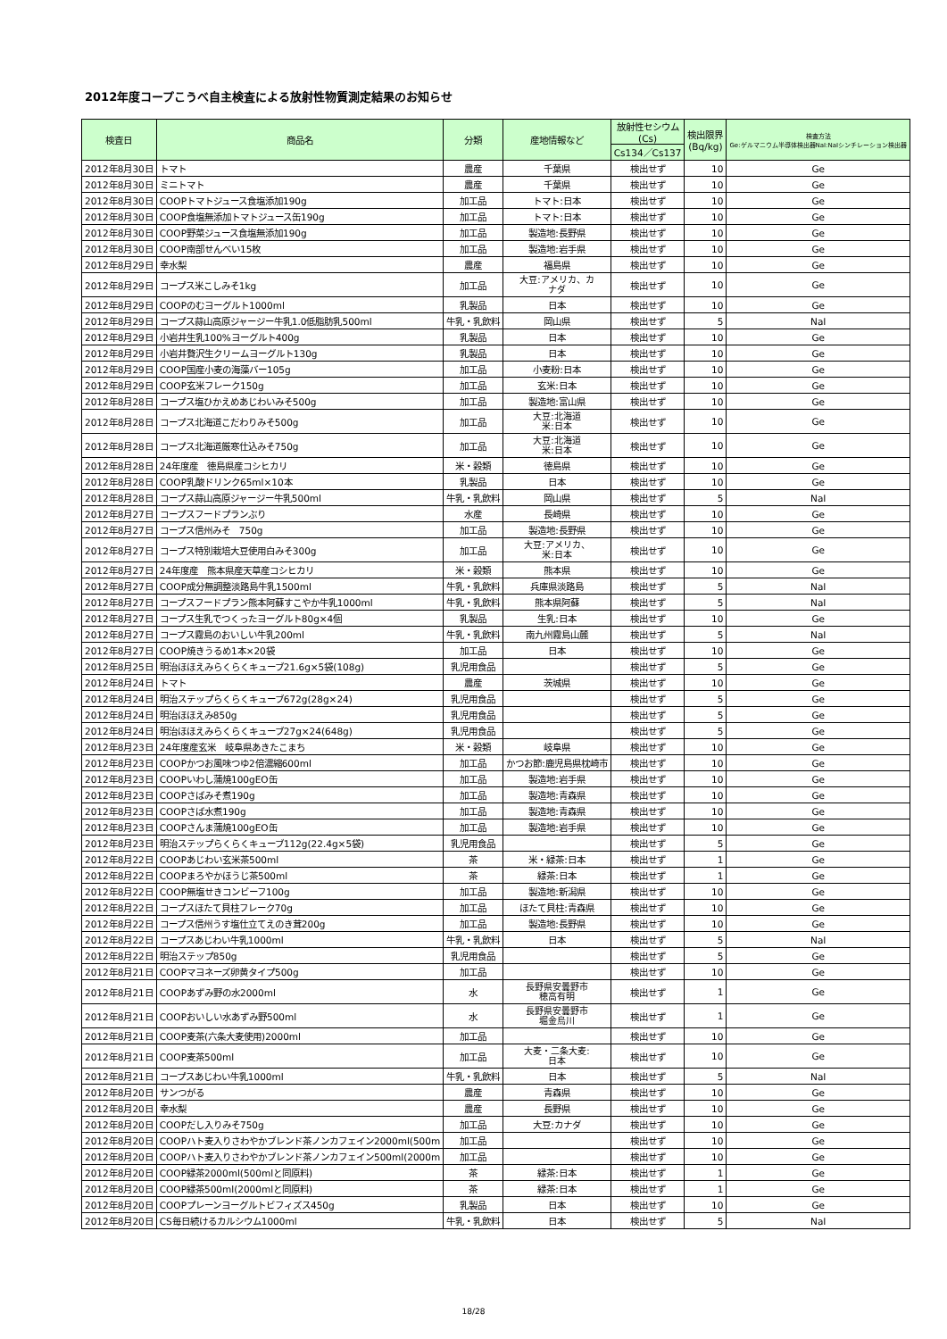2012年度コープこうべ自主検査による放射性物質測定結果のお知らせ
| 検査日 | 商品名 | 分類 | 産地情報など | 放射性セシウム (Cs) | 検出限界 (Bq/kg) | 検査方法 Ge:ゲルマニウム半導体検出器NaI:NaIシンチレーション検出器 |
| --- | --- | --- | --- | --- | --- | --- |
| | | | | Cs134／Cs137 | | |
| 2012年8月30日 | トマト | 農産 | 千葉県 | 検出せず | 10 | Ge |
| 2012年8月30日 | ミニトマト | 農産 | 千葉県 | 検出せず | 10 | Ge |
| 2012年8月30日 | COOPトマトジュース食塩添加190g | 加工品 | トマト:日本 | 検出せず | 10 | Ge |
| 2012年8月30日 | COOP食塩無添加トマトジュース缶190g | 加工品 | トマト:日本 | 検出せず | 10 | Ge |
| 2012年8月30日 | COOP野菜ジュース食塩無添加190g | 加工品 | 製造地:長野県 | 検出せず | 10 | Ge |
| 2012年8月30日 | COOP南部せんべい15枚 | 加工品 | 製造地:岩手県 | 検出せず | 10 | Ge |
| 2012年8月29日 | 幸水梨 | 農産 | 福島県 | 検出せず | 10 | Ge |
| 2012年8月29日 | コープス米こしみそ1kg | 加工品 | 大豆:アメリカ、カ ナダ | 検出せず | 10 | Ge |
| 2012年8月29日 | COOPのむヨーグルト1000ml | 乳製品 | 日本 | 検出せず | 10 | Ge |
| 2012年8月29日 | コープス蒜山高原ジャージー牛乳1.0低脂肪乳500ml | 牛乳・乳飲料 | 岡山県 | 検出せず | 5 | NaI |
| 2012年8月29日 | 小岩井生乳100%ヨーグルト400g | 乳製品 | 日本 | 検出せず | 10 | Ge |
| 2012年8月29日 | 小岩井贅沢生クリームヨーグルト130g | 乳製品 | 日本 | 検出せず | 10 | Ge |
| 2012年8月29日 | COOP国産小麦の海藻バー105g | 加工品 | 小麦粉:日本 | 検出せず | 10 | Ge |
| 2012年8月29日 | COOP玄米フレーク150g | 加工品 | 玄米:日本 | 検出せず | 10 | Ge |
| 2012年8月28日 | コープス塩ひかえめあじわいみそ500g | 加工品 | 製造地:富山県 | 検出せず | 10 | Ge |
| 2012年8月28日 | コープス北海道こだわりみそ500g | 加工品 | 大豆:北海道 米:日本 | 検出せず | 10 | Ge |
| 2012年8月28日 | コープス北海道厳寒仕込みそ750g | 加工品 | 大豆:北海道 米:日本 | 検出せず | 10 | Ge |
| 2012年8月28日 | 24年度産 徳島県産コシヒカリ | 米・穀類 | 徳島県 | 検出せず | 10 | Ge |
| 2012年8月28日 | COOP乳酸ドリンク65ml×10本 | 乳製品 | 日本 | 検出せず | 10 | Ge |
| 2012年8月28日 | コープス蒜山高原ジャージー牛乳500ml | 牛乳・乳飲料 | 岡山県 | 検出せず | 5 | NaI |
| 2012年8月27日 | コープスフードプランぶり | 水産 | 長崎県 | 検出せず | 10 | Ge |
| 2012年8月27日 | コープス信州みそ 750g | 加工品 | 製造地:長野県 | 検出せず | 10 | Ge |
| 2012年8月27日 | コープス特別栽培大豆使用白みそ300g | 加工品 | 大豆:アメリカ、 米:日本 | 検出せず | 10 | Ge |
| 2012年8月27日 | 24年度産 熊本県産天草産コシヒカリ | 米・穀類 | 熊本県 | 検出せず | 10 | Ge |
| 2012年8月27日 | COOP成分無調整淡路島牛乳1500ml | 牛乳・乳飲料 | 兵庫県淡路島 | 検出せず | 5 | NaI |
| 2012年8月27日 | コープスフードプラン熊本阿蘇すこやか牛乳1000ml | 牛乳・乳飲料 | 熊本県阿蘇 | 検出せず | 5 | NaI |
| 2012年8月27日 | コープス生乳でつくったヨーグルト80g×4個 | 乳製品 | 生乳:日本 | 検出せず | 10 | Ge |
| 2012年8月27日 | コープス霧島のおいしい牛乳200ml | 牛乳・乳飲料 | 南九州霧島山麓 | 検出せず | 5 | NaI |
| 2012年8月27日 | COOP焼きうるめ1本×20袋 | 加工品 | 日本 | 検出せず | 10 | Ge |
| 2012年8月25日 | 明治ほほえみらくらくキューブ21.6g×5袋(108g) | 乳児用食品 | | 検出せず | 5 | Ge |
| 2012年8月24日 | トマト | 農産 | 茨城県 | 検出せず | 10 | Ge |
| 2012年8月24日 | 明治ステップらくらくキューブ672g(28g×24) | 乳児用食品 | | 検出せず | 5 | Ge |
| 2012年8月24日 | 明治ほほえみ850g | 乳児用食品 | | 検出せず | 5 | Ge |
| 2012年8月24日 | 明治ほほえみらくらくキューブ27g×24(648g) | 乳児用食品 | | 検出せず | 5 | Ge |
| 2012年8月23日 | 24年度産玄米 岐阜県あきたこまち | 米・穀類 | 岐阜県 | 検出せず | 10 | Ge |
| 2012年8月23日 | COOPかつお風味つゆ2倍濃縮600ml | 加工品 | かつお節:鹿児島県枕崎市 | 検出せず | 10 | Ge |
| 2012年8月23日 | COOPいわし蒲焼100gEO缶 | 加工品 | 製造地:岩手県 | 検出せず | 10 | Ge |
| 2012年8月23日 | COOPさばみそ煮190g | 加工品 | 製造地:青森県 | 検出せず | 10 | Ge |
| 2012年8月23日 | COOPさば水煮190g | 加工品 | 製造地:青森県 | 検出せず | 10 | Ge |
| 2012年8月23日 | COOPさんま蒲焼100gEO缶 | 加工品 | 製造地:岩手県 | 検出せず | 10 | Ge |
| 2012年8月23日 | 明治ステップらくらくキューブ112g(22.4g×5袋) | 乳児用食品 | | 検出せず | 5 | Ge |
| 2012年8月22日 | COOPあじわい玄米茶500ml | 茶 | 米・緑茶:日本 | 検出せず | 1 | Ge |
| 2012年8月22日 | COOPまろやかほうじ茶500ml | 茶 | 緑茶:日本 | 検出せず | 1 | Ge |
| 2012年8月22日 | COOP無塩せきコンビーフ100g | 加工品 | 製造地:新潟県 | 検出せず | 10 | Ge |
| 2012年8月22日 | コープスほたて貝柱フレーク70g | 加工品 | ほたて貝柱:青森県 | 検出せず | 10 | Ge |
| 2012年8月22日 | コープス信州うす塩仕立てえのき茸200g | 加工品 | 製造地:長野県 | 検出せず | 10 | Ge |
| 2012年8月22日 | コープスあじわい牛乳1000ml | 牛乳・乳飲料 | 日本 | 検出せず | 5 | NaI |
| 2012年8月22日 | 明治ステップ850g | 乳児用食品 | | 検出せず | 5 | Ge |
| 2012年8月21日 | COOPマヨネーズ卵黄タイプ500g | 加工品 | | 検出せず | 10 | Ge |
| 2012年8月21日 | COOPあずみ野の水2000ml | 水 | 長野県安曇野市 穂高有明 | 検出せず | 1 | Ge |
| 2012年8月21日 | COOPおいしい水あずみ野500ml | 水 | 長野県安曇野市 堀金烏川 | 検出せず | 1 | Ge |
| 2012年8月21日 | COOP麦茶(六条大麦使用)2000ml | 加工品 | | 検出せず | 10 | Ge |
| 2012年8月21日 | COOP麦茶500ml | 加工品 | 大麦・二条大麦: 日本 | 検出せず | 10 | Ge |
| 2012年8月21日 | コープスあじわい牛乳1000ml | 牛乳・乳飲料 | 日本 | 検出せず | 5 | NaI |
| 2012年8月20日 | サンつがる | 農産 | 青森県 | 検出せず | 10 | Ge |
| 2012年8月20日 | 幸水梨 | 農産 | 長野県 | 検出せず | 10 | Ge |
| 2012年8月20日 | COOPだし入りみそ750g | 加工品 | 大豆:カナダ | 検出せず | 10 | Ge |
| 2012年8月20日 | COOPハト麦入りさわやかブレンド茶ノンカフェイン2000ml(500m | 加工品 | | 検出せず | 10 | Ge |
| 2012年8月20日 | COOPハト麦入りさわやかブレンド茶ノンカフェイン500ml(2000m | 加工品 | | 検出せず | 10 | Ge |
| 2012年8月20日 | COOP緑茶2000ml(500mlと同原料) | 茶 | 緑茶:日本 | 検出せず | 1 | Ge |
| 2012年8月20日 | COOP緑茶500ml(2000mlと同原料) | 茶 | 緑茶:日本 | 検出せず | 1 | Ge |
| 2012年8月20日 | COOPプレーンヨーグルトビフィズス450g | 乳製品 | 日本 | 検出せず | 10 | Ge |
| 2012年8月20日 | CS毎日続けるカルシウム1000ml | 牛乳・乳飲料 | 日本 | 検出せず | 5 | NaI |
18/28